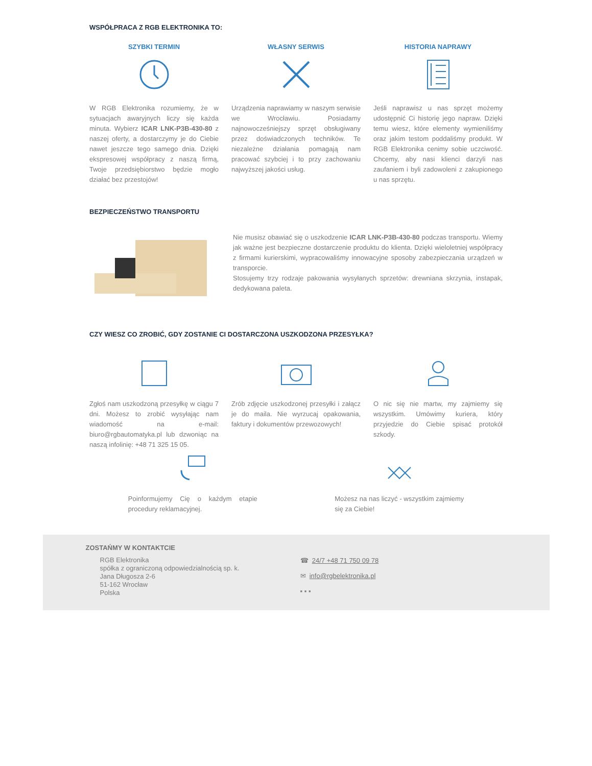WSPÓŁPRACA Z RGB ELEKTRONIKA TO:
SZYBKI TERMIN
W RGB Elektronika rozumiemy, że w sytuacjach awaryjnych liczy się każda minuta. Wybierz ICAR LNK-P3B-430-80 z naszej oferty, a dostarczymy je do Ciebie nawet jeszcze tego samego dnia. Dzięki ekspresowej współpracy z naszą firmą, Twoje przedsiębiorstwo będzie mogło działać bez przestojów!
WŁASNY SERWIS
Urządzenia naprawiamy w naszym serwisie we Wrocławiu. Posiadamy najnowocześniejszy sprzęt obsługiwany przez doświadczonych techników. Te niezależne działania pomagają nam pracować szybciej i to przy zachowaniu najwyższej jakości usług.
HISTORIA NAPRAWY
Jeśli naprawisz u nas sprzęt możemy udostępnić Ci historię jego napraw. Dzięki temu wiesz, które elementy wymieniliśmy oraz jakim testom poddaliśmy produkt. W RGB Elektronika cenimy sobie uczciwość. Chcemy, aby nasi klienci darzyli nas zaufaniem i byli zadowoleni z zakupionego u nas sprzętu.
BEZPIECZEŃSTWO TRANSPORTU
Nie musisz obawiać się o uszkodzenie ICAR LNK-P3B-430-80 podczas transportu. Wiemy jak ważne jest bezpieczne dostarczenie produktu do klienta. Dzięki wieloletniej współpracy z firmami kurierskimi, wypracowaliśmy innowacyjne sposoby zabezpieczania urządzeń w transporcie.
Stosujemy trzy rodzaje pakowania wysyłanych sprzetów: drewniana skrzynia, instapak, dedykowana paleta.
CZY WIESZ CO ZROBIĆ, GDY ZOSTANIE CI DOSTARCZONA USZKODZONA PRZESYŁKA?
Zgłoś nam uszkodzoną przesyłkę w ciągu 7 dni. Możesz to zrobić wysyłając nam wiadomość na e-mail: biuro@rgbautomatyka.pl lub dzwoniąc na naszą infolinię: +48 71 325 15 05.
Zrób zdjęcie uszkodzonej przesyłki i załącz je do maila. Nie wyrzucaj opakowania, faktury i dokumentów przewozowych!
O nic się nie martw, my zajmiemy się wszystkim. Umówimy kuriera, który przyjedzie do Ciebie spisać protokół szkody.
Poinformujemy Cię o każdym etapie procedury reklamacyjnej.
Możesz na nas liczyć - wszystkim zajmiemy się za Ciebie!
ZOSTAŃMY W KONTAKTCIE
RGB Elektronika
spółka z ograniczoną odpowiedzialnością sp. k.
Jana Długosza 2-6
51-162 Wrocław
Polska
☎ 24/7 +48 71 750 09 78
✉ info@rgbelektronika.pl
▪ ▪ ▪